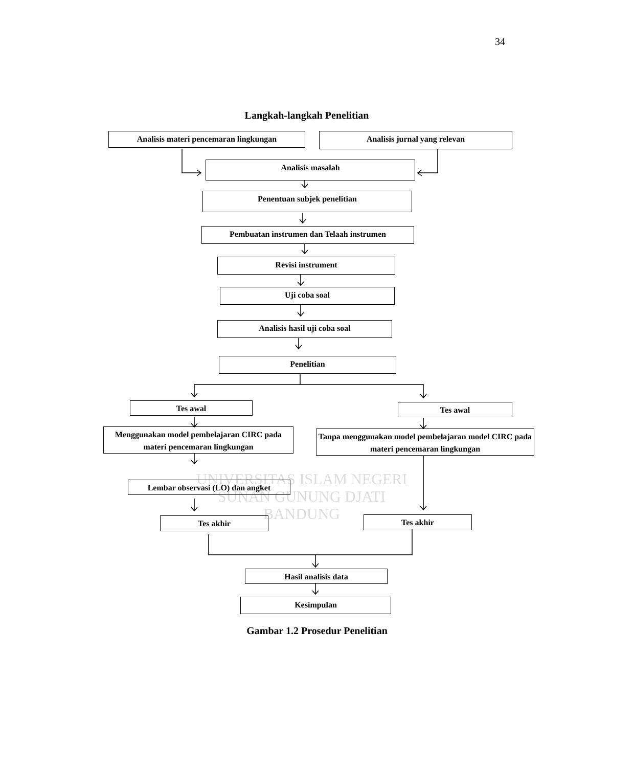34
Langkah-langkah Penelitian
Analisis materi pencemaran lingkungan Analisis jurnal yang relevan
Analisis masalah
Penentuan subjek penelitian
Pembuatan instrumen dan Telaah instrumen
Revisi instrument
Uji coba soal
Analisis hasil uji coba soal
Penelitian
Tes awal Tes awal
Menggunakan model pembelajaran CIRC pada materi pencemaran lingkungan
Tanpa menggunakan model pembelajaran model CIRC pada materi pencemaran lingkungan
UNIVERSITAS ISLAM NEGERI
SUNAN GUNUNG DJATI
BANDUNG
Lembar observasi (LO) dan angket
Tes akhir Tes akhir
Hasil analisis data
Kesimpulan
Gambar 1.2 Prosedur Penelitian